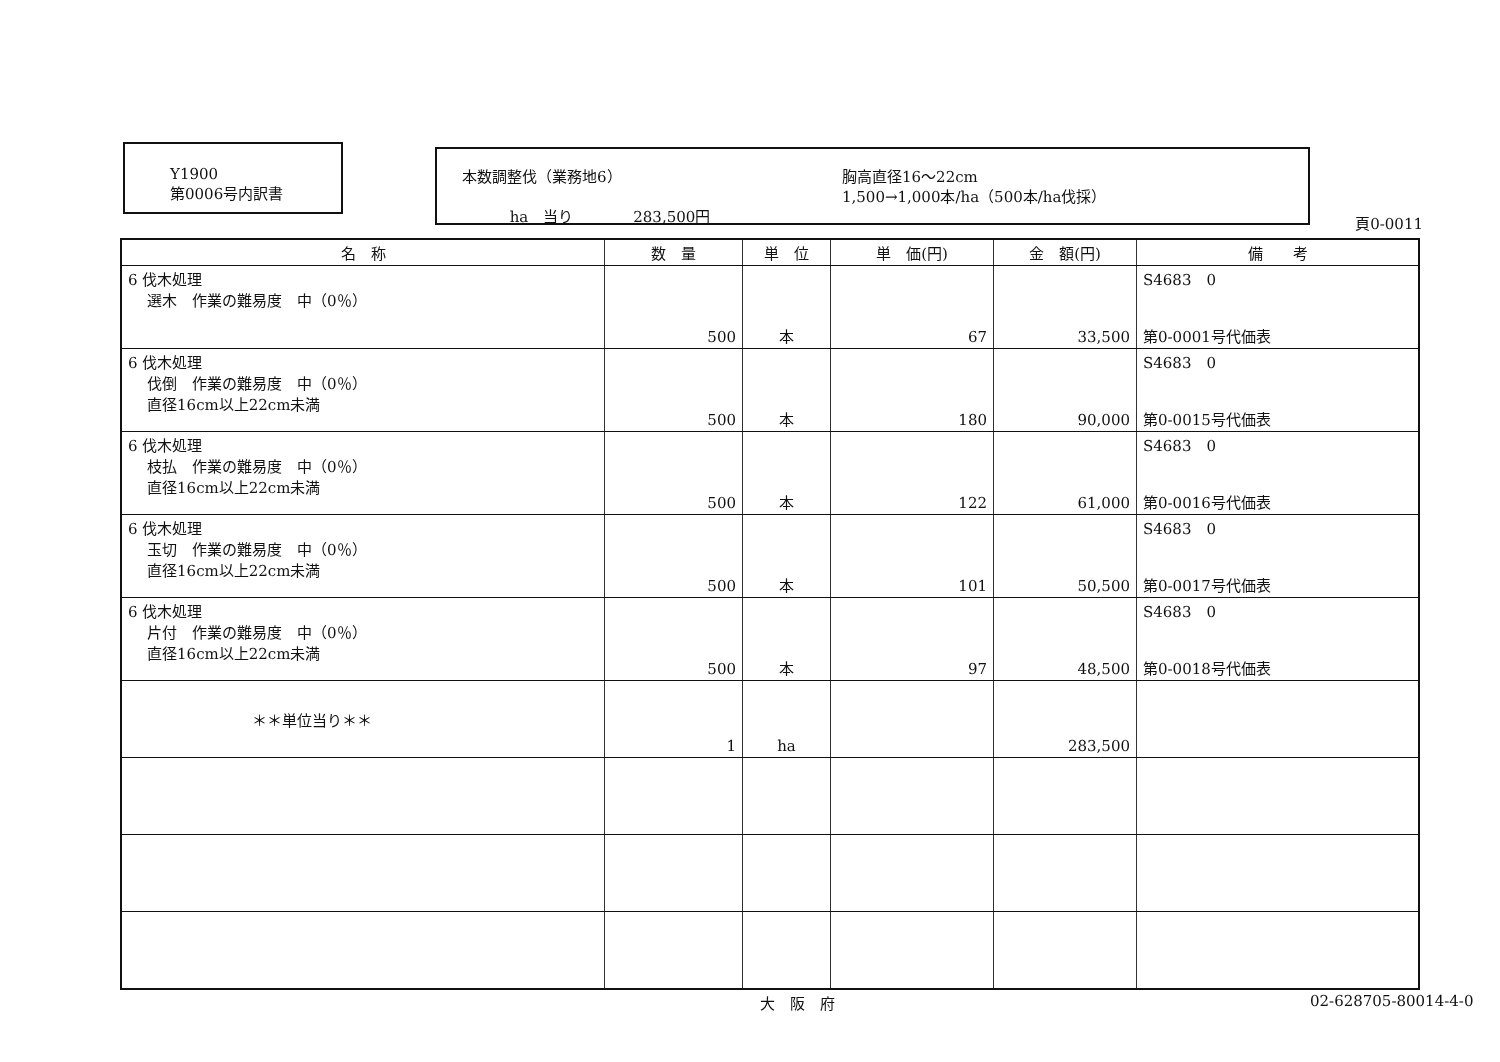Y1900
第0006号内訳書
本数調整伐（業務地6）
ha　当り　　　　283,500円
胸高直径16～22cm
1,500→1,000本/ha（500本/ha伐採）
頁0-0011
| 名 称 | 数 量 | 単 位 | 単 価(円) | 金 額(円) | 備 考 |
| --- | --- | --- | --- | --- | --- |
| 6 伐木処理 選木 作業の難易度 中（0％） | 500 | 本 | 67 | 33,500 | S4683 0 第0-0001号代価表 |
| 6 伐木処理 伐倒 作業の難易度 中（0％） 直径16cm以上22cm未満 | 500 | 本 | 180 | 90,000 | S4683 0 第0-0015号代価表 |
| 6 伐木処理 枝払 作業の難易度 中（0％） 直径16cm以上22cm未満 | 500 | 本 | 122 | 61,000 | S4683 0 第0-0016号代価表 |
| 6 伐木処理 玉切 作業の難易度 中（0％） 直径16cm以上22cm未満 | 500 | 本 | 101 | 50,500 | S4683 0 第0-0017号代価表 |
| 6 伐木処理 片付 作業の難易度 中（0％） 直径16cm以上22cm未満 | 500 | 本 | 97 | 48,500 | S4683 0 第0-0018号代価表 |
| ＊＊単位当り＊＊ | 1 | ha | | 283,500 | |
大　阪　府 02-628705-80014-4-0